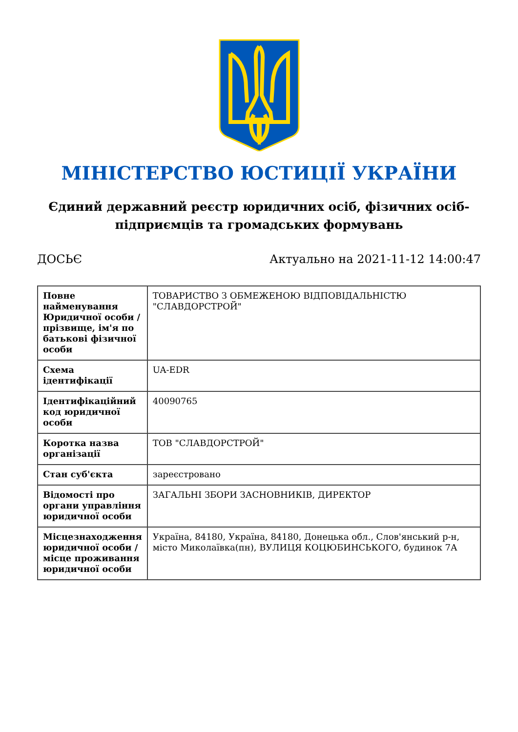МІНІСТЕРСТВО ЮСТИЦІЇ УКРАЇНИ
Єдиний державний реєстр юридичних осіб, фізичних осіб-підприємців та громадських формувань
ДОСЬЄ Актуально на 2021-11-12 14:00:47
| Повне найменування Юридичної особи / прізвище, ім'я по батькові фізичної особи | ТОВАРИСТВО З ОБМЕЖЕНОЮ ВІДПОВІДАЛЬНІСТЮ "СЛАВДОРСТРОЙ" |
| Схема ідентифікації | UA-EDR |
| Ідентифікаційний код юридичної особи | 40090765 |
| Коротка назва організації | ТОВ "СЛАВДОРСТРОЙ" |
| Стан суб'єкта | зареєстровано |
| Відомості про органи управління юридичної особи | ЗАГАЛЬНІ ЗБОРИ ЗАСНОВНИКІВ, ДИРЕКТОР |
| Місцезнаходження юридичної особи / місце проживання юридичної особи | Україна, 84180, Україна, 84180, Донецька обл., Слов'янський р-н, місто Миколаївка(пн), ВУЛИЦЯ КОЦЮБИНСЬКОГО, будинок 7А |